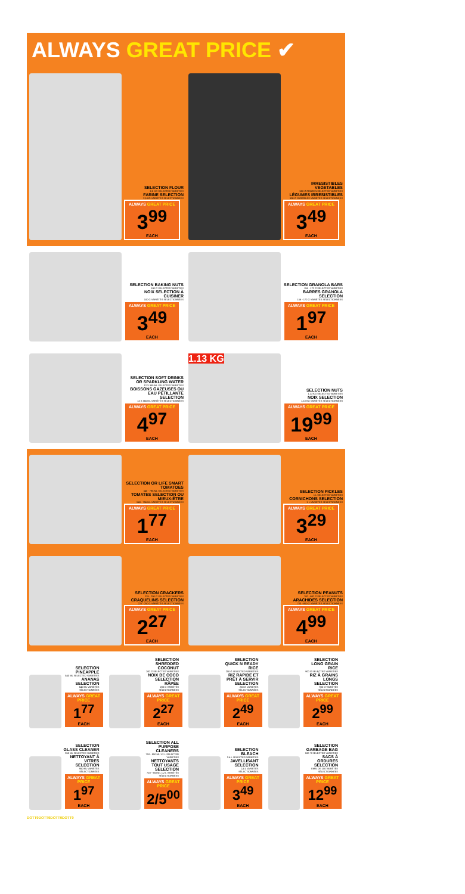ALWAYS GREAT PRICE ✔
SELECTION FLOUR
2.5 KG SELECTED VARIETIES
FARINE SELECTION
2,5 KG VARIÉTÉS SÉLECTIONNÉES
ALWAYS GREAT PRICE
3<sup>99</sup>
EACH
IRRESISTIBLES VEGETABLES
500 G FROZEN SELECTED VARIETIES
LÉGUMES IRRESISTIBLES
500 G SURGELÉS VARIÉTÉS SÉLECTIONNÉES
ALWAYS GREAT PRICE
3<sup>49</sup>
EACH
SELECTION BAKING NUTS
100 G SELECTED VARIETIES
NOIX SELECTION À CUISINER
100 G VARIÉTÉS SÉLECTIONNÉES
ALWAYS GREAT PRICE
3<sup>49</sup>
EACH
SELECTION GRANOLA BARS
156 - 172 G SELECTED VARIETIES
BARRES GRANOLA SELECTION
156 - 172 G VARIÉTÉS SÉLECTIONNÉES
ALWAYS GREAT PRICE
1<sup>97</sup>
EACH
SELECTION SOFT DRINKS OR SPARKLING WATER
12 X 355 ML SELECTED VARIETIES
BOISSONS GAZEUSES OU EAU PÉTILLANTE SELECTION
12 X 355 ML VARIÉTÉS SÉLECTIONNÉES
ALWAYS GREAT PRICE
4<sup>97</sup>
EACH
1.13 KG
SELECTION NUTS
1.13 KG SELECTED VARIETIES
NOIX SELECTION
1,13 KG VARIÉTÉS SÉLECTIONNÉES
ALWAYS GREAT PRICE
19<sup>99</sup>
EACH
SELECTION OR LIFE SMART TOMATOES
540 - 796 ML SELECTED VARIETIES
TOMATES SELECTION OU MIEUX-ÊTRE
540 - 796 ML VARIÉTÉS SÉLECTIONNÉES
ALWAYS GREAT PRICE
1<sup>77</sup>
EACH
SELECTION PICKLES
1 L SELECTED VARIETIES
CORNICHONS SELECTION
1 L VARIÉTÉS SÉLECTIONNÉES
ALWAYS GREAT PRICE
3<sup>29</sup>
EACH
SELECTION CRACKERS
225 - 250 G SELECTED VARIETIES
CRAQUELINS SELECTION
225 - 250 G VARIÉTÉS SÉLECTIONNÉES
ALWAYS GREAT PRICE
2<sup>27</sup>
EACH
SELECTION PEANUTS
700 - 800 G SELECTED VARIETIES
ARACHIDES SELECTION
700 - 800 G VARIÉTÉS SÉLECTIONNÉES
ALWAYS GREAT PRICE
4<sup>99</sup>
EACH
SELECTION PINEAPPLE
540 ML SELECTED VARIETIES
ANANAS SELECTION
540 ML VARIÉTÉS SÉLECTIONNÉES
ALWAYS GREAT PRICE
1<sup>77</sup>
EACH
SELECTION SHREDDED COCONUT
200 G SELECTED VARIETIES
NOIX DE COCO SELECTION RÂPÉE
200 G VARIÉTÉS SÉLECTIONNÉES
ALWAYS GREAT PRICE
2<sup>27</sup>
EACH
SELECTION QUICK N READY RICE
250 G SELECTED VARIETIES
RIZ RAPIDE ET PRÊT À SERVIR SELECTION
250 G VARIÉTÉS SÉLECTIONNÉES
ALWAYS GREAT PRICE
2<sup>49</sup>
EACH
SELECTION LONG GRAIN RICE
900 G SELECTED VARIETIES
RIZ À GRAINS LONGS SELECTION
900 G VARIÉTÉS SÉLECTIONNÉES
ALWAYS GREAT PRICE
2<sup>99</sup>
EACH
SELECTION GLASS CLEANER
950 ML SELECTED VARIETIES
NETTOYANT À VITRES SELECTION
950 ML VARIÉTÉS SÉLECTIONNÉES
ALWAYS GREAT PRICE
1<sup>97</sup>
EACH
SELECTION ALL PURPOSE CLEANERS
710 - 950 ML 1.2 L SELECTED VARIETIES
NETTOYANTS TOUT USAGE SELECTION
710 - 950 ML 1,2 L VARIÉTÉS SÉLECTIONNÉES
ALWAYS GREAT PRICE
2/5<sup>00</sup>
SELECTION BLEACH
2.4 L SELECTED VARIETIES
JAVELLISANT SELECTION
2,4 L VARIÉTÉS SÉLECTIONNÉES
ALWAYS GREAT PRICE
3<sup>49</sup>
EACH
SELECTION GARBAGE BAG
100 'S SELECTED VARIETIES
SACS À ORDURES SELECTION
EMB. DE 100 VARIÉTÉS SÉLECTIONNÉES
ALWAYS GREAT PRICE
12<sup>99</sup>
EACH
DOTT9DOTT9DOTT9DOTT9